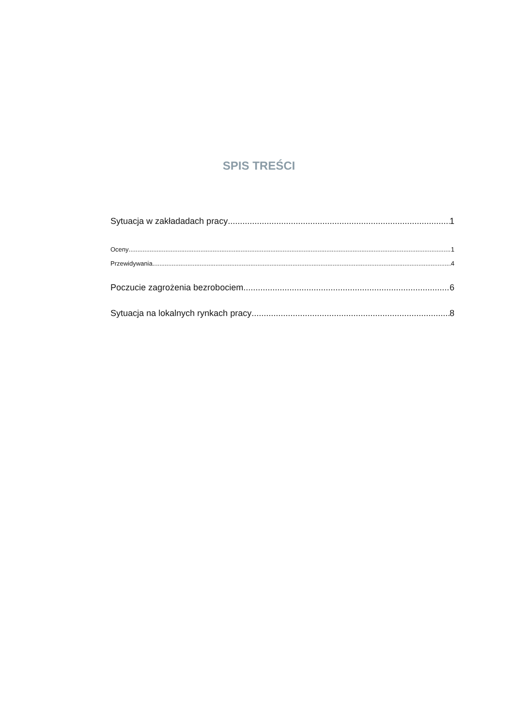SPIS TREŚCI
Sytuacja w zakładadach pracy 1
Oceny 1
Przewidywania 4
Poczucie zagrożenia bezrobociem 6
Sytuacja na lokalnych rynkach pracy 8